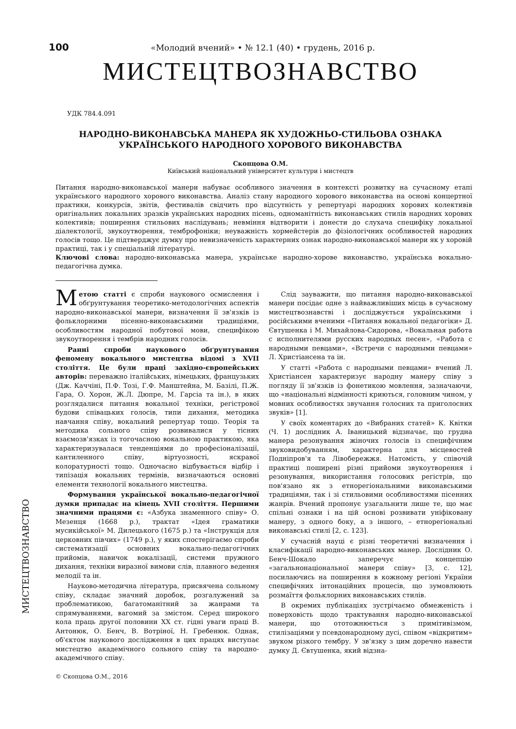100 «Молодий вчений» • № 12.1 (40) • грудень, 2016 р.
МИСТЕЦТВОЗНАВСТВО
УДК 784.4.091
НАРОДНО-ВИКОНАВСЬКА МАНЕРА ЯК ХУДОЖНЬО-СТИЛЬОВА ОЗНАКА
УКРАЇНСЬКОГО НАРОДНОГО ХОРОВОГО ВИКОНАВСТВА
Скопцова О.М.
Київський національний університет культури і мистецтв
Питання народно-виконавської манери набуває особливого значення в контексті розвитку на сучасному етапі українського народного хорового виконавства. Аналіз стану народного хорового виконавства на основі концертної практики, конкурсів, звітів, фестивалів свідчить про відсутність у репертуарі народних хорових колективів оригінальних локальних зразків українських народних пісень, одноманітність виконавських стилів народних хорових колективів; поширення стильових наслідувань; невміння відтворити і донести до слухача специфіку локальної діалектології, звукоутворення, темброфоніки; неуважність хормейстерів до фізіологічних особливостей народних голосів тощо. Це підтверджує думку про невизначеність характерних ознак народно-виконавської манери як у хоровій практиці, так і у спеціальній літературі.
Ключові слова: народно-виконавська манера, українське народно-хорове виконавство, українська вокально-педагогічна думка.
Метою статті є спроби наукового осмислення і обґрунтування теоретико-методологічних аспектів народно-виконавської манери, визначення її зв'язків із фольклорними пісенно-виконавськими традиціями, особливостям народної побутової мови, специфікою звукоутворення і тембрів народних голосів.
Ранні спроби наукового обґрунтування феномену вокального мистецтва відомі з XVII століття. Це були праці західно-європейських авторів: переважно італійських, німецьких, французьких (Дж. Каччіні, П.Ф. Тозі, Г.Ф. Манштейна, М. Базілі, П.Ж. Гара, О. Хорон, Ж.Л. Дюпре, М. Гарсіа та ін.), в яких розглядалися питання вокальної техніки, регістрової будови співацьких голосів, типи дихання, методика навчання співу, вокальний репертуар тощо. Теорія та методика сольного співу розвивалися у тісних взаємозв'язках із тогочасною вокальною практикою, яка характеризувалася тенденціями до професіоналізації, кантиленного співу, віртуозності, яскравої колоратурності тощо. Одночасно відбувається відбір і типізація вокальних термінів, визначаються основні елементи технології вокального мистецтва.
Формування української вокально-педагогічної думки припадає на кінець XVII століття. Першими значними працями є: «Азбука знаменного співу» О. Мезенця (1668 р.), трактат «Ідея граматики мусикійської» М. Дилецького (1675 р.) та «Інструкція для церковних півчих» (1749 р.), у яких спостерігаємо спроби систематизації основних вокально-педагогічних прийомів, навичок вокалізації, системи пружного дихання, техніки виразної вимови слів, плавного ведення мелодії та ін.
Науково-методична література, присвячена сольному співу, складає значний доробок, розгалужений за проблематикою, багатоманітний за жанрами та спрямуваннями, вагомий за змістом. Серед широкого кола праць другої половини XX ст. гідні уваги праці В. Антонюк, О. Бенч, В. Вотріної, Н. Гребенюк. Однак, об'єктом наукового дослідження в цих працях виступає мистецтво академічного сольного співу та народно-академічного співу.
Слід зауважити, що питання народно-виконавської манери посідає одне з найважливіших місць в сучасному мистецтвознавстві і досліджується українськими і російськими вченими «Питання вокальної педагогіки» Д. Євтушенка і М. Михайлова-Сидорова, «Вокальная работа с исполнителями русских народных песен», «Работа с народными певцами», «Встречи с народными певцами» Л. Христіансена та ін.
У статті «Работа с народными певцами» вчений Л. Христіансен характеризує народну манеру співу з погляду її зв'язків із фонетикою мовлення, зазначаючи, що «національні відмінності криються, головним чином, у мовних особливостях звучання голосних та приголосних звуків» [1].
У своїх коментарях до «Вибраних статей» К. Квітки (Ч. 1) дослідник А. Іваницький відзначає, що грудна манера резонування жіночих голосів із специфічним звуковидобуванням, характерна для місцевостей Подніпров'я та Лівобережжя. Натомість, у співочій практиці поширені різні прийоми звукоутворення і резонування, використання голосових регістрів, що пов'язано як з етнорегіональними виконавськими традиціями, так і зі стильовими особливостями пісенних жанрів. Вчений пропонує узагальнити лише те, що має спільні ознаки і на цій основі розвивати уніфіковану манеру, з одного боку, а з іншого, – етнорегіональні виконавські стилі [2, с. 123].
У сучасній науці є різні теоретичні визначення і класифікації народно-виконавських манер. Дослідник О. Бенч-Шокало заперечує концепцію «загальнонаціональної манери співу» [3, с. 12], посилаючись на поширення в кожному регіоні України специфічних інтонаційних процесів, що зумовлюють розмаїття фольклорних виконавських стилів.
В окремих публікаціях зустрічаємо обмеженість і поверховість щодо трактування народно-виконавської манери, що ототожнюється з примітивізмом, стилізаціями у псевдонародному дусі, співом «відкритим» звуком різкого тембру. У зв'язку з цим доречно навести думку Д. Євтушенка, який відзна-
© Скопцова О.М., 2016
МИСТЕЦТВОЗНАВСТВО